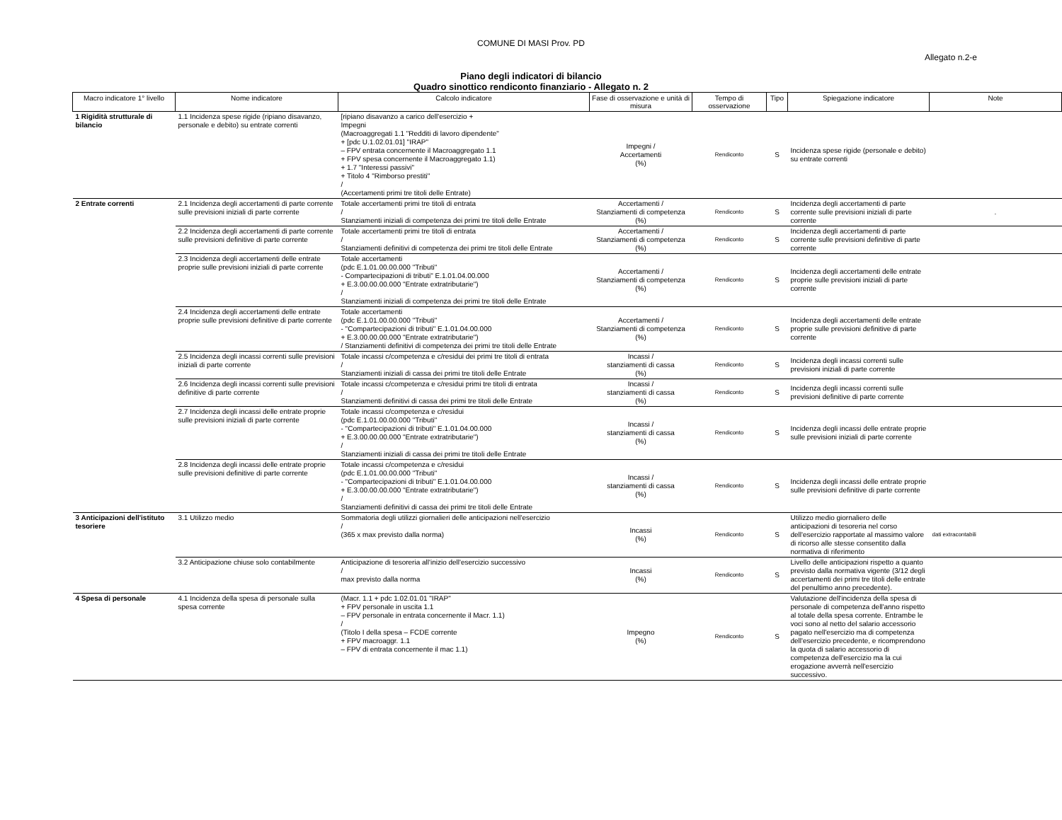COMUNE DI MASI Prov. PD
Allegato n.2-e
Piano degli indicatori di bilancio
Quadro sinottico rendiconto finanziario - Allegato n. 2
| Macro indicatore 1° livello | Nome indicatore | Calcolo indicatore | Fase di osservazione e unità di misura | Tempo di osservazione | Tipo | Spiegazione indicatore | Note |
| --- | --- | --- | --- | --- | --- | --- | --- |
| 1 Rigidità strutturale di bilancio | 1.1 Incidenza spese rigide (ripiano disavanzo, personale e debito) su entrate correnti | [ripiano disavanzo a carico dell'esercizio + Impegni (Macroaggregati 1.1 "Redditi di lavoro dipendente" + [pdc U.1.02.01.01] "IRAP" – FPV entrata concernente il Macroaggregato 1.1 + FPV spesa concernente il Macroaggregato 1.1) + 1.7 "Interessi passivi" + Titolo 4 "Rimborso prestiti" / (Accertamenti primi tre titoli delle Entrate) | Impegni / Accertamenti (%) | Rendiconto | S | Incidenza spese rigide (personale e debito) su entrate correnti | |
| 2 Entrate correnti | 2.1 Incidenza degli accertamenti di parte corrente sulle previsioni iniziali di parte corrente | Totale accertamenti primi tre titoli di entrata / Stanziamenti iniziali di competenza dei primi tre titoli delle Entrate | Accertamenti / Stanziamenti di competenza (%) | Rendiconto | S | Incidenza degli accertamenti di parte corrente sulle previsioni iniziali di parte corrente | . |
| | 2.2 Incidenza degli accertamenti di parte corrente sulle previsioni definitive di parte corrente | Totale accertamenti primi tre titoli di entrata / Stanziamenti definitivi di competenza dei primi tre titoli delle Entrate | Accertamenti / Stanziamenti di competenza (%) | Rendiconto | S | Incidenza degli accertamenti di parte corrente sulle previsioni definitive di parte corrente | |
| | 2.3 Incidenza degli accertamenti delle entrate proprie sulle previsioni iniziali di parte corrente | Totale accertamenti (pdc E.1.01.00.00.000 "Tributi" - Compartecipazioni di tributi" E.1.01.04.00.000 + E.3.00.00.00.000 "Entrate extratributarie") / Stanziamenti iniziali di competenza dei primi tre titoli delle Entrate | Accertamenti / Stanziamenti di competenza (%) | Rendiconto | S | Incidenza degli accertamenti delle entrate proprie sulle previsioni iniziali di parte corrente | |
| | 2.4 Incidenza degli accertamenti delle entrate proprie sulle previsioni definitive di parte corrente | Totale accertamenti (pdc E.1.01.00.00.000 "Tributi" - "Compartecipazioni di tributi" E.1.01.04.00.000 + E.3.00.00.00.000 "Entrate extratributarie") / Stanziamenti definitivi di competenza dei primi tre titoli delle Entrate | Accertamenti / Stanziamenti di competenza (%) | Rendiconto | S | Incidenza degli accertamenti delle entrate proprie sulle previsioni definitive di parte corrente | |
| | 2.5 Incidenza degli incassi correnti sulle previsioni iniziali di parte corrente | Totale incassi c/competenza e c/residui dei primi tre titoli di entrata / Stanziamenti iniziali di cassa dei primi tre titoli delle Entrate | Incassi / stanziamenti di cassa (%) | Rendiconto | S | Incidenza degli incassi correnti sulle previsioni iniziali di parte corrente | |
| | 2.6 Incidenza degli incassi correnti sulle previsioni definitive di parte corrente | Totale incassi c/competenza e c/residui primi tre titoli di entrata / Stanziamenti definitivi di cassa dei primi tre titoli delle Entrate | Incassi / stanziamenti di cassa (%) | Rendiconto | S | Incidenza degli incassi correnti sulle previsioni definitive di parte corrente | |
| | 2.7 Incidenza degli incassi delle entrate proprie sulle previsioni iniziali di parte corrente | Totale incassi c/competenza e c/residui (pdc E.1.01.00.00.000 "Tributi" - "Compartecipazioni di tributi" E.1.01.04.00.000 + E.3.00.00.00.000 "Entrate extratributarie") / Stanziamenti iniziali di cassa dei primi tre titoli delle Entrate | Incassi / stanziamenti di cassa (%) | Rendiconto | S | Incidenza degli incassi delle entrate proprie sulle previsioni iniziali di parte corrente | |
| | 2.8 Incidenza degli incassi delle entrate proprie sulle previsioni definitive di parte corrente | Totale incassi c/competenza e c/residui (pdc E.1.01.00.00.000 "Tributi" - "Compartecipazioni di tributi" E.1.01.04.00.000 + E.3.00.00.00.000 "Entrate extratributarie") / Stanziamenti definitivi di cassa dei primi tre titoli delle Entrate | Incassi / stanziamenti di cassa (%) | Rendiconto | S | Incidenza degli incassi delle entrate proprie sulle previsioni definitive di parte corrente | |
| 3 Anticipazioni dell'istituto tesoriere | 3.1 Utilizzo medio | Sommatoria degli utilizzi giornalieri delle anticipazioni nell'esercizio / (365 x max previsto dalla norma) | Incassi (%) | Rendiconto | S | Utilizzo medio giornaliero delle anticipazioni di tesoreria nel corso dell'esercizio rapportate al massimo valore di ricorso alle stesse consentito dalla normativa di riferimento | dati extracontabili |
| | 3.2 Anticipazione chiuse solo contabilmente | Anticipazione di tesoreria all'inizio dell'esercizio successivo / max previsto dalla norma | Incassi (%) | Rendiconto | S | Livello delle anticipazioni rispetto a quanto previsto dalla normativa vigente (3/12 degli accertamenti dei primi tre titoli delle entrate del penultimo anno precedente). | |
| 4 Spesa di personale | 4.1 Incidenza della spesa di personale sulla spesa corrente | (Macr. 1.1 + pdc 1.02.01.01 "IRAP" + FPV personale in uscita 1.1 – FPV personale in entrata concernente il Macr. 1.1) / (Titolo I della spesa – FCDE corrente + FPV macroaggr. 1.1 – FPV di entrata concernente il mac 1.1) | Impegno (%) | Rendiconto | S | Valutazione dell'incidenza della spesa di personale di competenza dell'anno rispetto al totale della spesa corrente. Entrambe le voci sono al netto del salario accessorio pagato nell'esercizio ma di competenza dell'esercizio precedente, e ricomprendono la quota di salario accessorio di competenza dell'esercizio ma la cui erogazione avverrà nell'esercizio successivo. | |